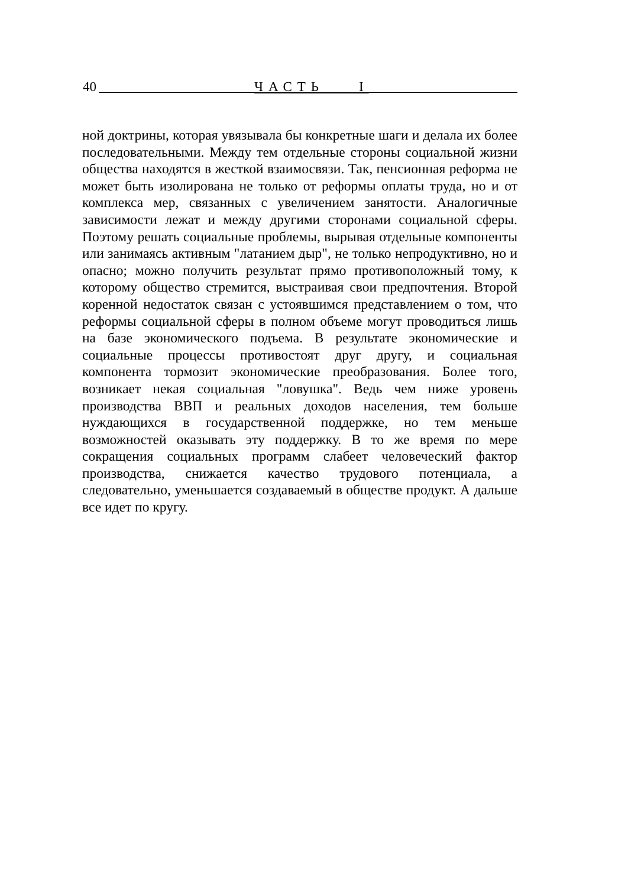40 ЧАСТЬ I
ной доктрины, которая увязывала бы конкретные шаги и делала их более последовательными. Между тем отдельные стороны социаль­ной жизни общества находятся в жесткой взаимосвязи. Так, пенси­онная реформа не может быть изолирована не только от реформы оп­латы труда, но и от комплекса мер, связанных с увеличением занято­сти. Аналогичные зависимости лежат и между другими сторонами социальной сферы. Поэтому решать социальные проблемы, выры­вая отдельные компоненты или занимаясь активным "латанием дыр", не только непродуктивно, но и опасно; можно получить результат прямо противоположный тому, к которому общество стремится, вы­страивая свои предпочтения. Второй коренной недостаток связан с устоявшимся представлением о том, что реформы социальной сферы в полном объеме могут проводиться лишь на базе экономического подъема. В результате экономические и социальные процессы про­тивостоят друг другу, и социальная компонента тормозит экономи­ческие преобразования. Более того, возникает некая социальная "ло­вушка". Ведь чем ниже уровень производства ВВП и реальных дохо­дов населения, тем больше нуждающихся в государственной поддер­жке, но тем меньше возможностей оказывать эту поддержку. В то же время по мере сокращения социальных программ слабеет челове­ческий фактор производства, снижается качество трудового потен­циала, а следовательно, уменьшается создаваемый в обществе про­дукт. А дальше все идет по кругу.